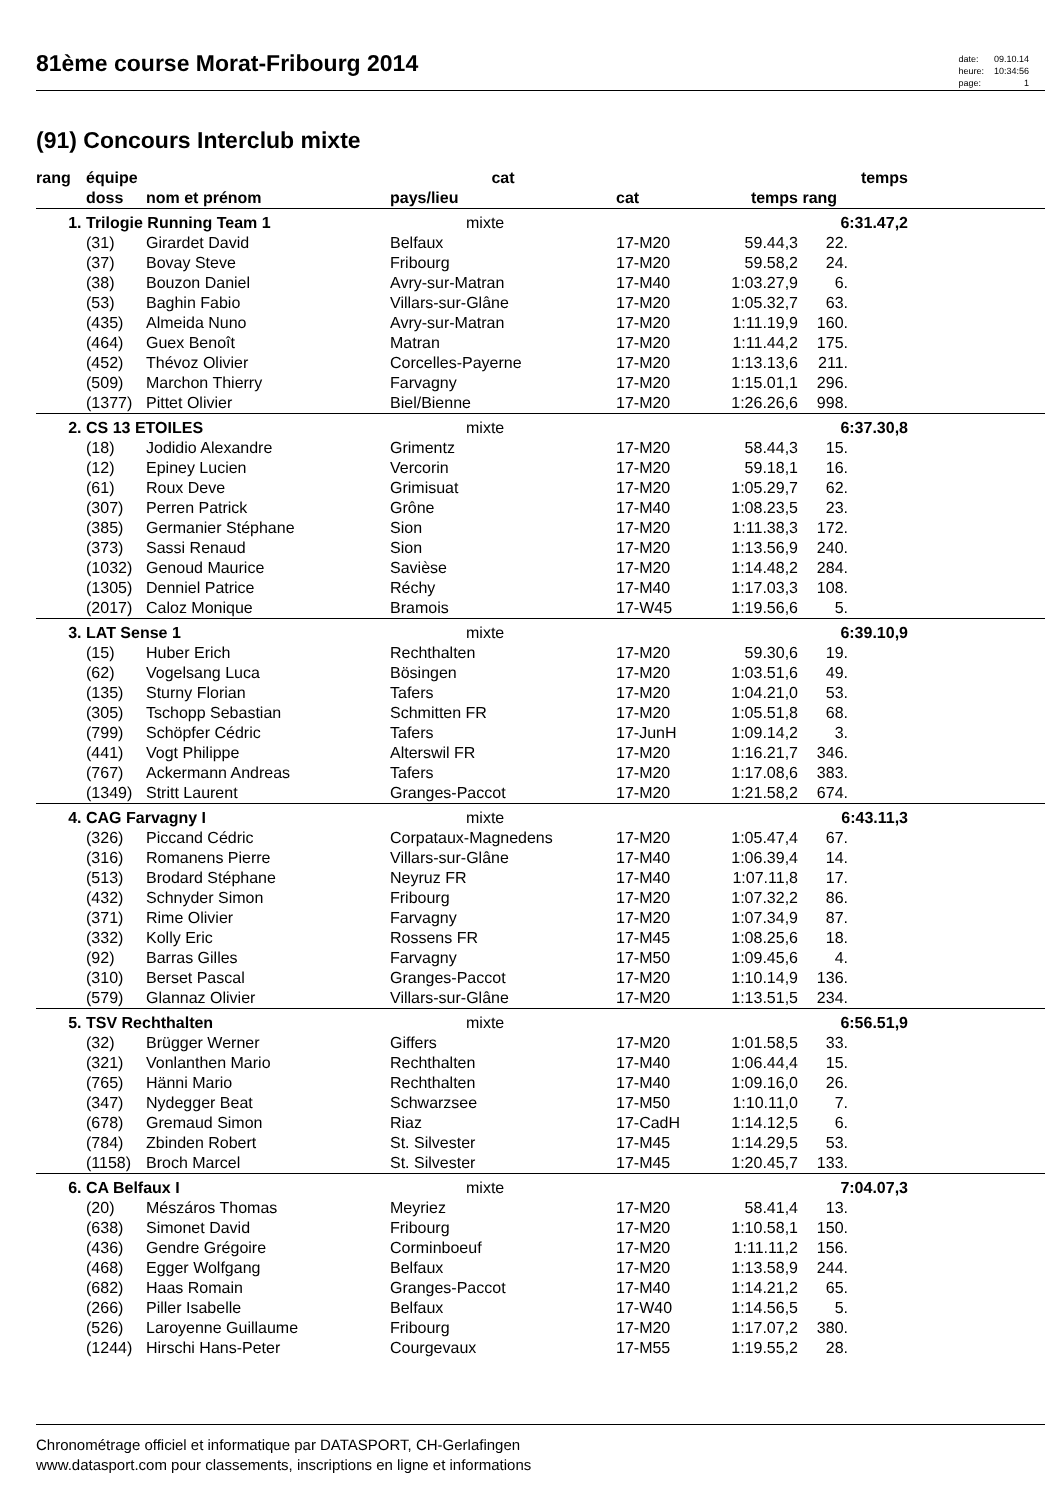81ème course Morat-Fribourg 2014
| date: | 09.10.14 |
| heure: | 10:34:56 |
| page: | 1 |
(91) Concours Interclub mixte
| rang | équipe | | cat | | | temps | | |
| --- | --- | --- | --- | --- | --- | --- | --- | --- |
| | doss | nom et prénom | pays/lieu | cat | temps | rang | | |
| 1. | Trilogie Running Team 1 | | mixte | | | 6:31.47,2 | | |
| | (31) | Girardet David | Belfaux | 17-M20 | 59.44,3 | 22. | | |
| | (37) | Bovay Steve | Fribourg | 17-M20 | 59.58,2 | 24. | | |
| | (38) | Bouzon Daniel | Avry-sur-Matran | 17-M40 | 1:03.27,9 | 6. | | |
| | (53) | Baghin Fabio | Villars-sur-Glâne | 17-M20 | 1:05.32,7 | 63. | | |
| | (435) | Almeida Nuno | Avry-sur-Matran | 17-M20 | 1:11.19,9 | 160. | | |
| | (464) | Guex Benoît | Matran | 17-M20 | 1:11.44,2 | 175. | | |
| | (452) | Thévoz Olivier | Corcelles-Payerne | 17-M20 | 1:13.13,6 | 211. | | |
| | (509) | Marchon Thierry | Farvagny | 17-M20 | 1:15.01,1 | 296. | | |
| | (1377) | Pittet Olivier | Biel/Bienne | 17-M20 | 1:26.26,6 | 998. | | |
| 2. | CS 13 ETOILES | | mixte | | | 6:37.30,8 | | |
| | (18) | Jodidio Alexandre | Grimentz | 17-M20 | 58.44,3 | 15. | | |
| | (12) | Epiney Lucien | Vercorin | 17-M20 | 59.18,1 | 16. | | |
| | (61) | Roux Deve | Grimisuat | 17-M20 | 1:05.29,7 | 62. | | |
| | (307) | Perren Patrick | Grône | 17-M40 | 1:08.23,5 | 23. | | |
| | (385) | Germanier Stéphane | Sion | 17-M20 | 1:11.38,3 | 172. | | |
| | (373) | Sassi Renaud | Sion | 17-M20 | 1:13.56,9 | 240. | | |
| | (1032) | Genoud Maurice | Savièse | 17-M20 | 1:14.48,2 | 284. | | |
| | (1305) | Denniel Patrice | Réchy | 17-M40 | 1:17.03,3 | 108. | | |
| | (2017) | Caloz Monique | Bramois | 17-W45 | 1:19.56,6 | 5. | | |
| 3. | LAT Sense 1 | | mixte | | | 6:39.10,9 | | |
| | (15) | Huber Erich | Rechthalten | 17-M20 | 59.30,6 | 19. | | |
| | (62) | Vogelsang Luca | Bösingen | 17-M20 | 1:03.51,6 | 49. | | |
| | (135) | Sturny Florian | Tafers | 17-M20 | 1:04.21,0 | 53. | | |
| | (305) | Tschopp Sebastian | Schmitten FR | 17-M20 | 1:05.51,8 | 68. | | |
| | (799) | Schöpfer Cédric | Tafers | 17-JunH | 1:09.14,2 | 3. | | |
| | (441) | Vogt Philippe | Alterswil FR | 17-M20 | 1:16.21,7 | 346. | | |
| | (767) | Ackermann Andreas | Tafers | 17-M20 | 1:17.08,6 | 383. | | |
| | (1349) | Stritt Laurent | Granges-Paccot | 17-M20 | 1:21.58,2 | 674. | | |
| 4. | CAG Farvagny I | | mixte | | | 6:43.11,3 | | |
| | (326) | Piccand Cédric | Corpataux-Magnedens | 17-M20 | 1:05.47,4 | 67. | | |
| | (316) | Romanens Pierre | Villars-sur-Glâne | 17-M40 | 1:06.39,4 | 14. | | |
| | (513) | Brodard Stéphane | Neyruz FR | 17-M40 | 1:07.11,8 | 17. | | |
| | (432) | Schnyder Simon | Fribourg | 17-M20 | 1:07.32,2 | 86. | | |
| | (371) | Rime Olivier | Farvagny | 17-M20 | 1:07.34,9 | 87. | | |
| | (332) | Kolly Eric | Rossens FR | 17-M45 | 1:08.25,6 | 18. | | |
| | (92) | Barras Gilles | Farvagny | 17-M50 | 1:09.45,6 | 4. | | |
| | (310) | Berset Pascal | Granges-Paccot | 17-M20 | 1:10.14,9 | 136. | | |
| | (579) | Glannaz Olivier | Villars-sur-Glâne | 17-M20 | 1:13.51,5 | 234. | | |
| 5. | TSV Rechthalten | | mixte | | | 6:56.51,9 | | |
| | (32) | Brügger Werner | Giffers | 17-M20 | 1:01.58,5 | 33. | | |
| | (321) | Vonlanthen Mario | Rechthalten | 17-M40 | 1:06.44,4 | 15. | | |
| | (765) | Hänni Mario | Rechthalten | 17-M40 | 1:09.16,0 | 26. | | |
| | (347) | Nydegger Beat | Schwarzsee | 17-M50 | 1:10.11,0 | 7. | | |
| | (678) | Gremaud Simon | Riaz | 17-CadH | 1:14.12,5 | 6. | | |
| | (784) | Zbinden Robert | St. Silvester | 17-M45 | 1:14.29,5 | 53. | | |
| | (1158) | Broch Marcel | St. Silvester | 17-M45 | 1:20.45,7 | 133. | | |
| 6. | CA Belfaux I | | mixte | | | 7:04.07,3 | | |
| | (20) | Mészáros Thomas | Meyriez | 17-M20 | 58.41,4 | 13. | | |
| | (638) | Simonet David | Fribourg | 17-M20 | 1:10.58,1 | 150. | | |
| | (436) | Gendre Grégoire | Corminboeuf | 17-M20 | 1:11.11,2 | 156. | | |
| | (468) | Egger Wolfgang | Belfaux | 17-M20 | 1:13.58,9 | 244. | | |
| | (682) | Haas Romain | Granges-Paccot | 17-M40 | 1:14.21,2 | 65. | | |
| | (266) | Piller Isabelle | Belfaux | 17-W40 | 1:14.56,5 | 5. | | |
| | (526) | Laroyenne Guillaume | Fribourg | 17-M20 | 1:17.07,2 | 380. | | |
| | (1244) | Hirschi Hans-Peter | Courgevaux | 17-M55 | 1:19.55,2 | 28. | | |
Chronométrage officiel et informatique par DATASPORT, CH-Gerlafingen
www.datasport.com pour classements, inscriptions en ligne et informations